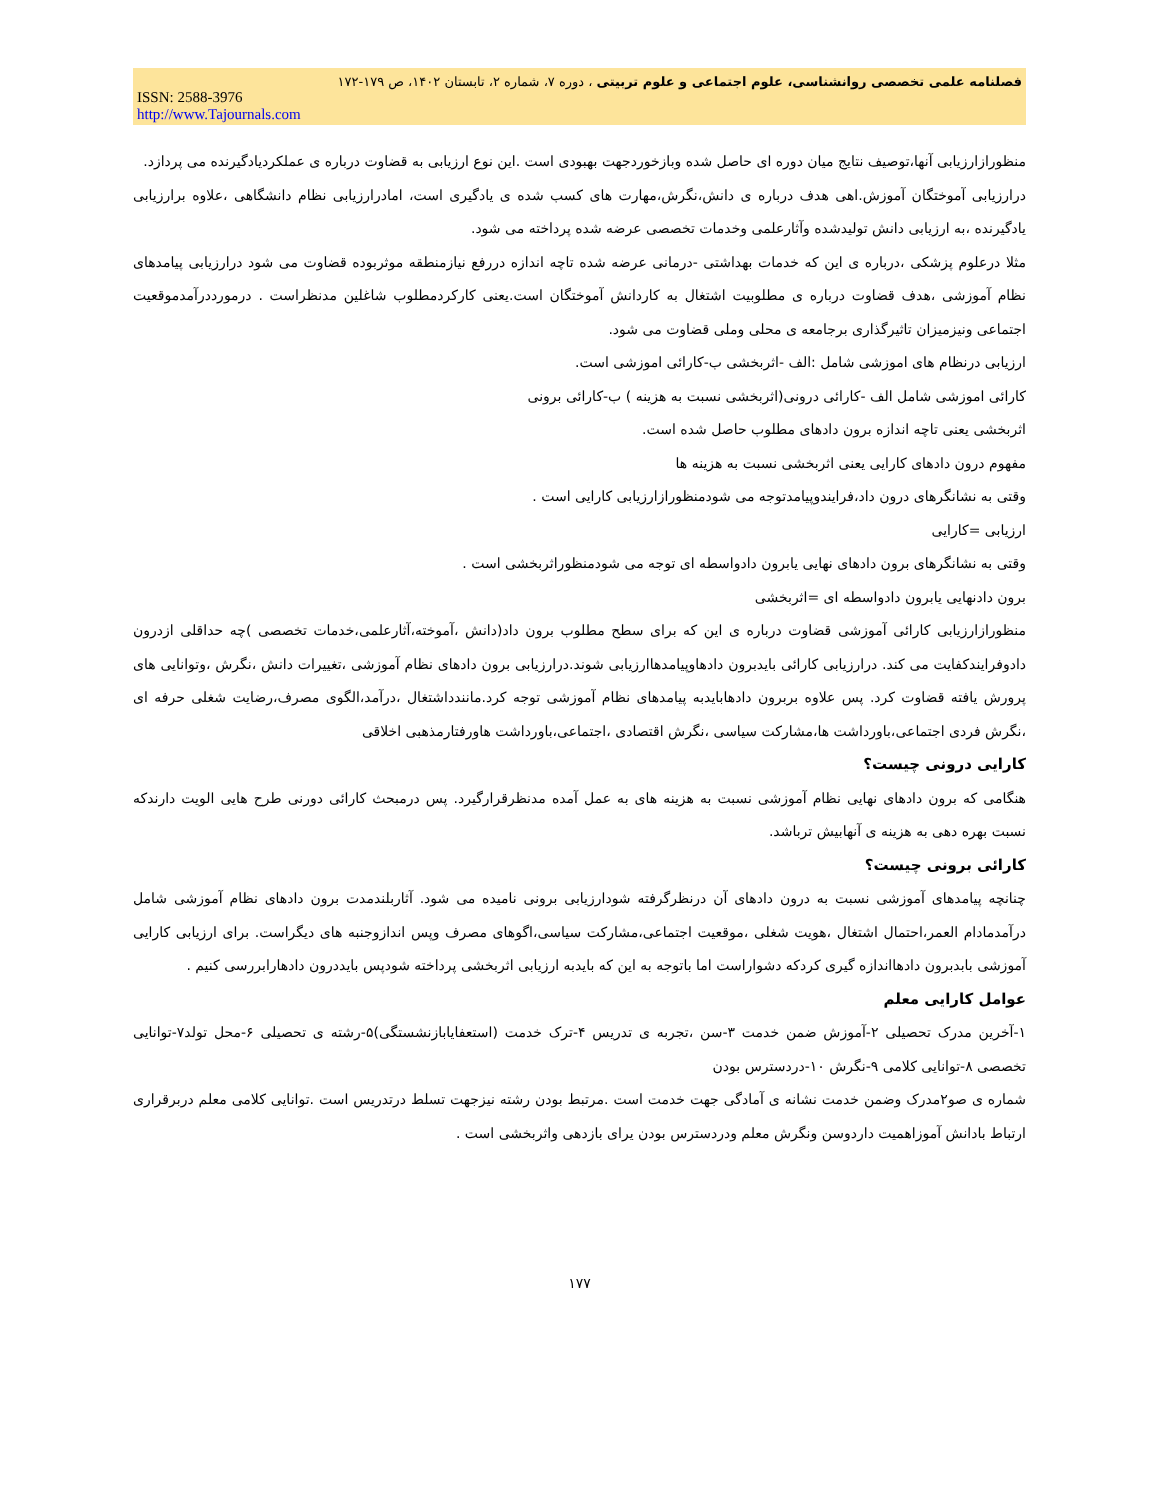فصلنامه علمی تخصصی روانشناسی، علوم اجتماعی و علوم تربیتی ، دوره ۷، شماره ۲، تابستان ۱۴۰۲، ص ۱۷۹-۱۷۲
ISSN: 2588-3976
http://www.Tajournals.com
منظورازارزیابی آنها،توصیف نتایج میان دوره ای حاصل شده وبازخوردجهت بهبودی است .این نوع ارزیابی به قضاوت درباره ی عملکردیادگیرنده می پردازد.
درارزیابی آموختگان آموزش.اهی هدف درباره ی دانش،نگرش،مهارت های کسب شده ی یادگیری است، امادرارزیابی نظام دانشگاهی ،علاوه برارزیابی یادگیرنده ،به ارزیابی دانش تولیدشده وآثارعلمی وخدمات تخصصی عرضه شده پرداخته می شود.
مثلا درعلوم پزشکی ،درباره ی این که خدمات بهداشتی -درمانی عرضه شده تاچه اندازه دررفع نیازمنطقه موثربوده قضاوت می شود درارزیابی پیامدهای نظام آموزشی ،هدف قضاوت درباره ی مطلوبیت اشتغال به کاردانش آموختگان است.یعنی کارکردمطلوب شاغلین مدنظراست . درمورددرآمدموقعیت اجتماعی ونیزمیزان تاثیرگذاری برجامعه ی محلی وملی قضاوت می شود.
ارزیابی درنظام های اموزشی شامل :الف -اثربخشی ب-کارائی اموزشی است.
کارائی اموزشی شامل الف -کارائی درونی(اثربخشی نسبت به هزینه ) ب-کارائی برونی
اثربخشی یعنی تاچه اندازه برون دادهای مطلوب حاصل شده است.
مفهوم درون دادهای کارایی یعنی اثربخشی نسبت به هزینه ها
وقتی به نشانگرهای درون داد،فرایندوپیامدتوجه می شودمنظورازارزیابی کارایی است .
ارزیابی =کارایی
وقتی به نشانگرهای برون دادهای نهایی یابرون دادواسطه ای توجه می شودمنظوراثربخشی است .
برون دادنهایی یابرون دادواسطه ای =اثربخشی
منظورازارزیابی کارائی آموزشی قضاوت درباره ی این که برای سطح مطلوب برون داد(دانش ،آموخته،آثارعلمی،خدمات تخصصی )چه حداقلی ازدرون دادوفرایندکفایت می کند. درارزیابی کارائی بایدبرون دادهاوپیامدهاارزیابی شوند.درارزیابی برون دادهای نظام آموزشی ،تغییرات دانش ،نگرش ،وتوانایی های پرورش یافته قضاوت کرد. پس علاوه بربرون دادهابایدبه پیامدهای نظام آموزشی توجه کرد.مانندداشتغال ،درآمد،الگوی مصرف،رضایت شغلی حرفه ای ،نگرش فردی اجتماعی،باورداشت ها،مشارکت سیاسی ،نگرش اقتصادی ،اجتماعی،باورداشت هاورفتارمذهبی اخلاقی
کارایی درونی چیست؟
هنگامی که برون دادهای نهایی نظام آموزشی نسبت به هزینه های به عمل آمده مدنظرقرارگیرد. پس درمبحث کارائی دورنی طرح هایی الویت دارندکه نسبت بهره دهی به هزینه ی آنهابیش ترباشد.
کارائی برونی چیست؟
چنانچه پیامدهای آموزشی نسبت به درون دادهای آن درنظرگرفته شودارزیابی برونی نامیده می شود. آثاربلندمدت برون دادهای نظام آموزشی شامل درآمدمادام العمر،احتمال اشتغال ،هویت شغلی ،موقعیت اجتماعی،مشارکت سیاسی،اگوهای مصرف وپس اندازوجنبه های دیگراست. برای ارزیابی کارایی آموزشی بابدبرون دادهااندازه گیری کردکه دشواراست اما باتوجه به این که بایدبه ارزیابی اثربخشی پرداخته شودپس بایددرون دادهارابررسی کنیم .
عوامل کارایی معلم
۱-آخرین مدرک تحصیلی ۲-آموزش ضمن خدمت ۳-سن ،تجربه ی تدریس ۴-ترک خدمت (استعفایابازنشستگی)۵-رشته ی تحصیلی ۶-محل تولد۷-توانایی تخصصی ۸-توانایی کلامی ۹-نگرش ۱۰-دردسترس بودن
شماره ی صو۲مدرک وضمن خدمت نشانه ی آمادگی جهت خدمت است .مرتبط بودن رشته نیزجهت تسلط درتدریس است .توانایی کلامی معلم دربرقراری ارتباط بادانش آموزاهمیت داردوسن ونگرش معلم ودردسترس بودن یرای بازدهی واثربخشی است .
۱۷۷